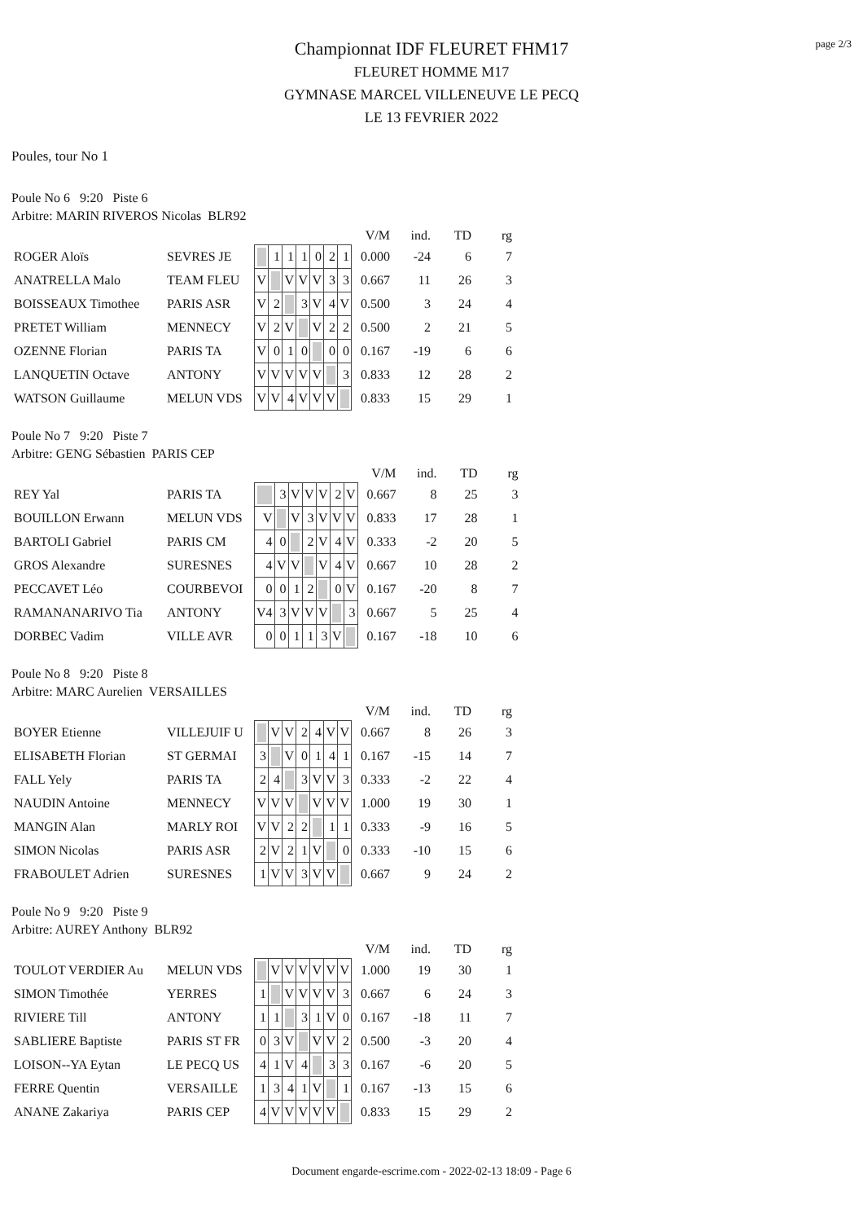page 2/3
Championnat IDF FLEURET FHM17
FLEURET HOMME M17
GYMNASE MARCEL VILLENEUVE LE PECQ
LE 13 FEVRIER 2022
Poules, tour No 1
Poule No 6 9:20 Piste 6
Arbitre: MARIN RIVEROS Nicolas BLR92
| | | | | | | | | | V/M | ind. | TD | rg |
| ROGER Aloïs | SEVRES JE | | 1 | 1 | 1 | 0 | 2 | 1 | 0.000 | -24 | 6 | 7 |
| ANATRELLA Malo | TEAM FLEU | V | | V | V | V | 3 | 3 | 0.667 | 11 | 26 | 3 |
| BOISSEAUX Timothee | PARIS ASR | V | 2 | | 3 | V | 4 | V | 0.500 | 3 | 24 | 4 |
| PRETET William | MENNECY | V | 2 | V | | V | 2 | 2 | 0.500 | 2 | 21 | 5 |
| OZENNE Florian | PARIS TA | V | 0 | 1 | 0 | | 0 | 0 | 0.167 | -19 | 6 | 6 |
| LANQUETIN Octave | ANTONY | V | V | V | V | V | | 3 | 0.833 | 12 | 28 | 2 |
| WATSON Guillaume | MELUN VDS | V | V | 4 | V | V | V | | 0.833 | 15 | 29 | 1 |
Poule No 7 9:20 Piste 7
Arbitre: GENG Sébastien PARIS CEP
| | | | | | | | | | V/M | ind. | TD | rg |
| REY Yal | PARIS TA | | 3 | V | V | V | 2 | V | 0.667 | 8 | 25 | 3 |
| BOUILLON Erwann | MELUN VDS | V | | V | 3 | V | V | V | 0.833 | 17 | 28 | 1 |
| BARTOLI Gabriel | PARIS CM | 4 | 0 | | 2 | V | 4 | V | 0.333 | -2 | 20 | 5 |
| GROS Alexandre | SURESNES | 4 | V | V | | V | 4 | V | 0.667 | 10 | 28 | 2 |
| PECCAVET Léo | COURBEVOI | 0 | 0 | 1 | 2 | | 0 | V | 0.167 | -20 | 8 | 7 |
| RAMANANARIVO Tia | ANTONY | V4 | 3 | V | V | V | | 3 | 0.667 | 5 | 25 | 4 |
| DORBEC Vadim | VILLE AVR | 0 | 0 | 1 | 1 | 3 | V | | 0.167 | -18 | 10 | 6 |
Poule No 8 9:20 Piste 8
Arbitre: MARC Aurelien VERSAILLES
| | | | | | | | | | V/M | ind. | TD | rg |
| BOYER Etienne | VILLEJUIF U | | V | V | 2 | 4 | V | V | 0.667 | 8 | 26 | 3 |
| ELISABETH Florian | ST GERMAI | 3 | | V | 0 | 1 | 4 | 1 | 0.167 | -15 | 14 | 7 |
| FALL Yely | PARIS TA | 2 | 4 | | 3 | V | V | 3 | 0.333 | -2 | 22 | 4 |
| NAUDIN Antoine | MENNECY | V | V | V | | V | V | V | 1.000 | 19 | 30 | 1 |
| MANGIN Alan | MARLY ROI | V | V | 2 | 2 | | 1 | 1 | 0.333 | -9 | 16 | 5 |
| SIMON Nicolas | PARIS ASR | 2 | V | 2 | 1 | V | | 0 | 0.333 | -10 | 15 | 6 |
| FRABOULET Adrien | SURESNES | 1 | V | V | 3 | V | V | | 0.667 | 9 | 24 | 2 |
Poule No 9 9:20 Piste 9
Arbitre: AUREY Anthony BLR92
| | | | | | | | | | V/M | ind. | TD | rg |
| TOULOT VERDIER Au | MELUN VDS | | V | V | V | V | V | V | 1.000 | 19 | 30 | 1 |
| SIMON Timothée | YERRES | 1 | | V | V | V | V | 3 | 0.667 | 6 | 24 | 3 |
| RIVIERE Till | ANTONY | 1 | 1 | | 3 | 1 | V | 0 | 0.167 | -18 | 11 | 7 |
| SABLIERE Baptiste | PARIS ST FR | 0 | 3 | V | | V | V | 2 | 0.500 | -3 | 20 | 4 |
| LOISON--YA Eytan | LE PECQ US | 4 | 1 | V | 4 | | 3 | 3 | 0.167 | -6 | 20 | 5 |
| FERRE Quentin | VERSAILLE | 1 | 3 | 4 | 1 | V | | 1 | 0.167 | -13 | 15 | 6 |
| ANANE Zakariya | PARIS CEP | 4 | V | V | V | V | V | | 0.833 | 15 | 29 | 2 |
Document engarde-escrime.com - 2022-02-13 18:09 - Page 6